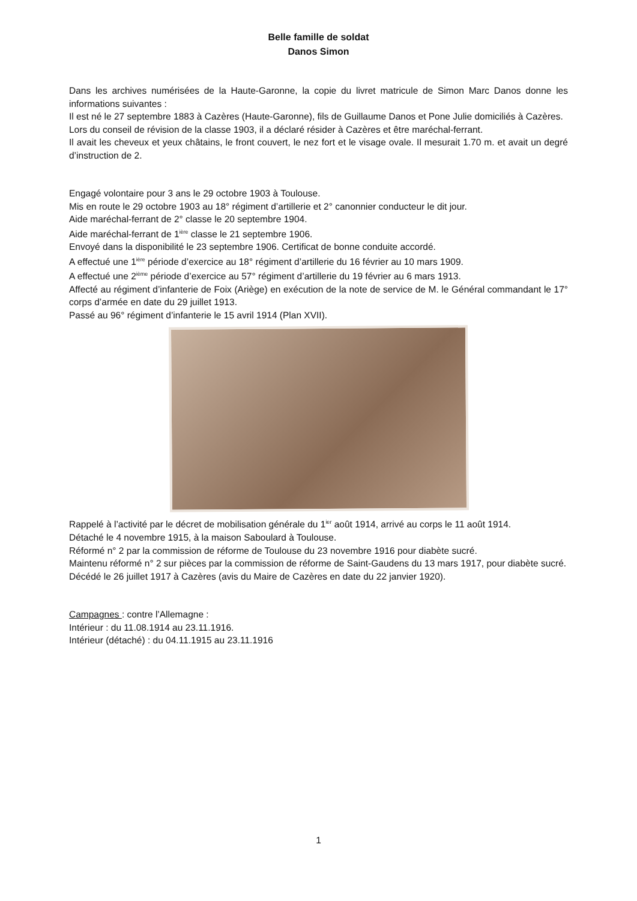Belle famille de soldat
Danos Simon
Dans les archives numérisées de la Haute-Garonne, la copie du livret matricule de Simon Marc Danos donne les informations suivantes :
Il est né le 27 septembre 1883 à Cazères (Haute-Garonne), fils de Guillaume Danos et Pone Julie domiciliés à Cazères.
Lors du conseil de révision de la classe 1903, il a déclaré résider à Cazères et être maréchal-ferrant.
Il avait les cheveux et yeux châtains, le front couvert, le nez fort et le visage ovale. Il mesurait 1.70 m. et avait un degré d’instruction de 2.
Engagé volontaire pour 3 ans le 29 octobre 1903 à Toulouse.
Mis en route le 29 octobre 1903 au 18° régiment d’artillerie et 2° canonnier conducteur le dit jour.
Aide maréchal-ferrant de 2° classe le 20 septembre 1904.
Aide maréchal-ferrant de 1<sup>ière</sup> classe le 21 septembre 1906.
Envoyé dans la disponibilité le 23 septembre 1906. Certificat de bonne conduite accordé.
A effectué une 1<sup>ière</sup> période d’exercice au 18° régiment d’artillerie du 16 février au 10 mars 1909.
A effectué une 2<sup>ième</sup> période d’exercice au 57° régiment d’artillerie du 19 février au 6 mars 1913.
Affecté au régiment d’infanterie de Foix (Ariège) en exécution de la note de service de M. le Général commandant le 17° corps d’armée en date du 29 juillet 1913.
Passé au 96° régiment d’infanterie le 15 avril 1914 (Plan XVII).
Rappelé à l’activité par le décret de mobilisation générale du 1<sup>ier</sup> août 1914, arrivé au corps le 11 août 1914.
Détaché le 4 novembre 1915, à la maison Saboulard à Toulouse.
Réformé n° 2 par la commission de réforme de Toulouse du 23 novembre 1916 pour diabète sucré.
Maintenu réformé n° 2 sur pièces par la commission de réforme de Saint-Gaudens du 13 mars 1917, pour diabète sucré.
Décédé le 26 juillet 1917 à Cazères (avis du Maire de Cazères en date du 22 janvier 1920).
Campagnes : contre l’Allemagne :
Intérieur : du 11.08.1914 au 23.11.1916.
Intérieur (détaché) : du 04.11.1915 au 23.11.1916
1